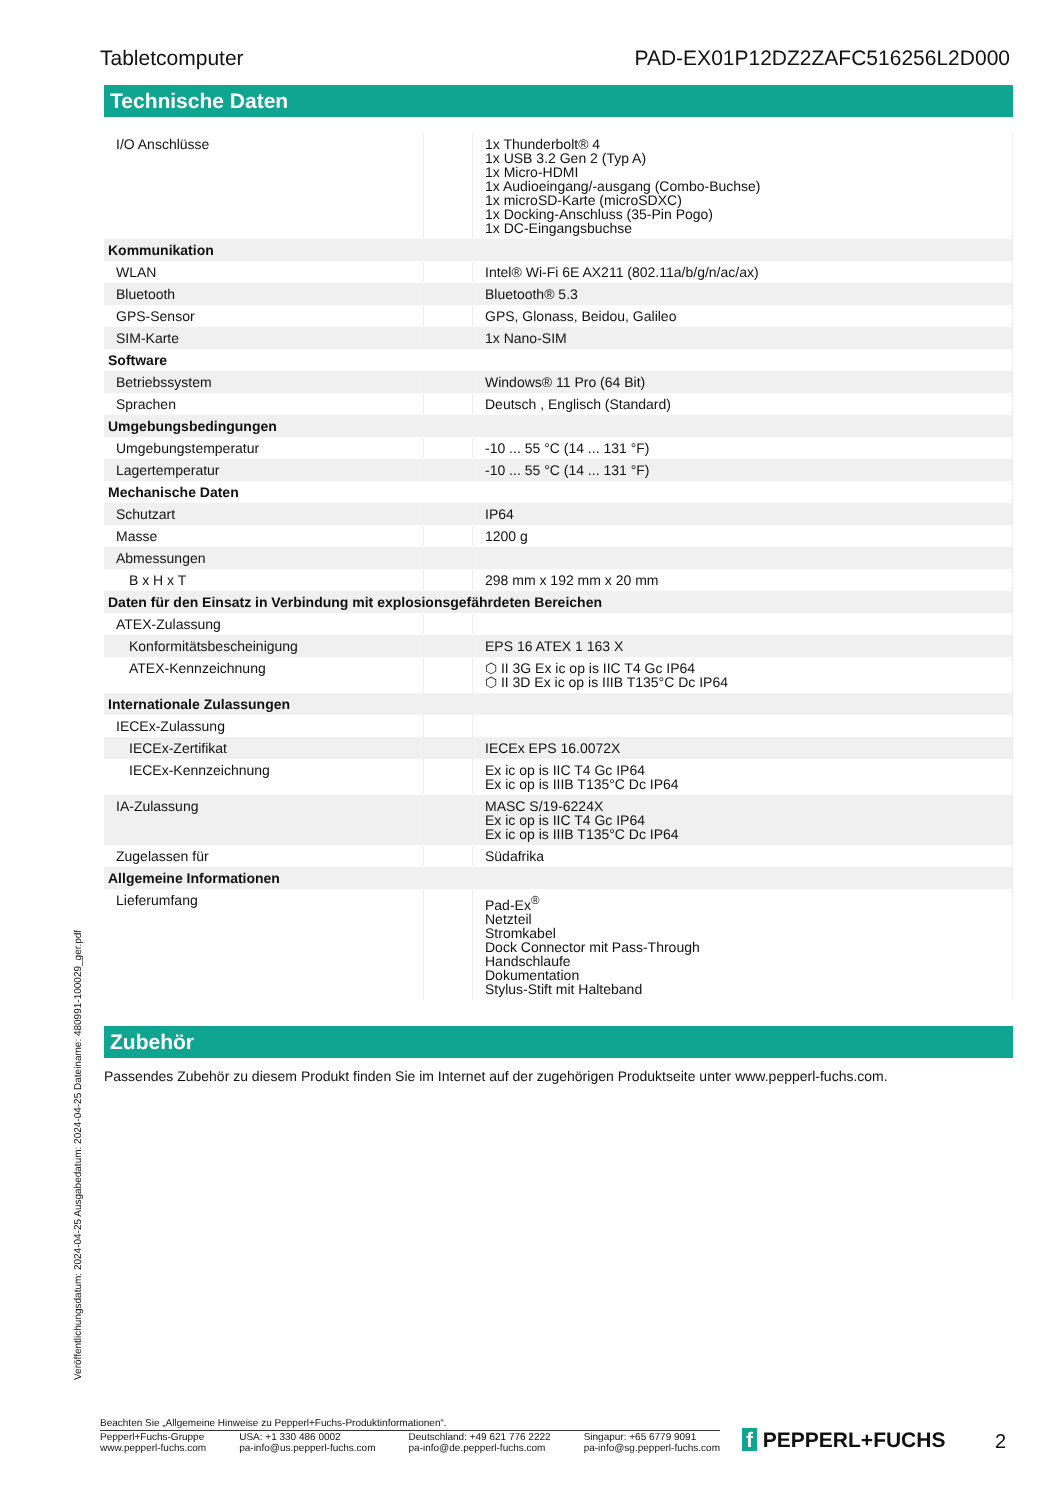Tabletcomputer PAD-EX01P12DZ2ZAFC516256L2D000
Technische Daten
| I/O Anschlüsse | | 1x Thunderbolt® 4 1x USB 3.2 Gen 2 (Typ A) 1x Micro-HDMI 1x Audioeingang/-ausgang (Combo-Buchse) 1x microSD-Karte (microSDXC) 1x Docking-Anschluss (35-Pin Pogo) 1x DC-Eingangsbuchse |
| Kommunikation | | |
| WLAN | | Intel® Wi-Fi 6E AX211 (802.11a/b/g/n/ac/ax) |
| Bluetooth | | Bluetooth® 5.3 |
| GPS-Sensor | | GPS, Glonass, Beidou, Galileo |
| SIM-Karte | | 1x Nano-SIM |
| Software | | |
| Betriebssystem | | Windows® 11 Pro (64 Bit) |
| Sprachen | | Deutsch , Englisch (Standard) |
| Umgebungsbedingungen | | |
| Umgebungstemperatur | | -10 ... 55 °C (14 ... 131 °F) |
| Lagertemperatur | | -10 ... 55 °C (14 ... 131 °F) |
| Mechanische Daten | | |
| Schutzart | | IP64 |
| Masse | | 1200 g |
| Abmessungen | | |
| B x H x T | | 298 mm x 192 mm x 20 mm |
| Daten für den Einsatz in Verbindung mit explosionsgefährdeten Bereichen | | |
| ATEX-Zulassung | | |
| Konformitätsbescheinigung | | EPS 16 ATEX 1 163 X |
| ATEX-Kennzeichnung | | ⬡ II 3G Ex ic op is IIC T4 Gc IP64 ⬡ II 3D Ex ic op is IIIB T135°C Dc IP64 |
| Internationale Zulassungen | | |
| IECEx-Zulassung | | |
| IECEx-Zertifikat | | IECEx EPS 16.0072X |
| IECEx-Kennzeichnung | | Ex ic op is IIC T4 Gc IP64 Ex ic op is IIIB T135°C Dc IP64 |
| IA-Zulassung | | MASC S/19-6224X Ex ic op is IIC T4 Gc IP64 Ex ic op is IIIB T135°C Dc IP64 |
| Zugelassen für | | Südafrika |
| Allgemeine Informationen | | |
| Lieferumfang | | Pad-Ex<sup>®</sup> Netzteil Stromkabel Dock Connector mit Pass-Through Handschlaufe Dokumentation Stylus-Stift mit Halteband |
Zubehör
Passendes Zubehör zu diesem Produkt finden Sie im Internet auf der zugehörigen Produktseite unter www.pepperl-fuchs.com.
Veröffentlichungsdatum: 2024-04-25 Ausgabedatum: 2024-04-25 Dateiname: 480991-100029_ger.pdf
Beachten Sie „Allgemeine Hinweise zu Pepperl+Fuchs-Produktinformationen“.
Pepperl+Fuchs-Gruppe
www.pepperl-fuchs.com USA: +1 330 486 0002
pa-info@us.pepperl-fuchs.com Deutschland: +49 621 776 2222
pa-info@de.pepperl-fuchs.com Singapur: +65 6779 9091
pa-info@sg.pepperl-fuchs.com
f PEPPERL+FUCHS 2